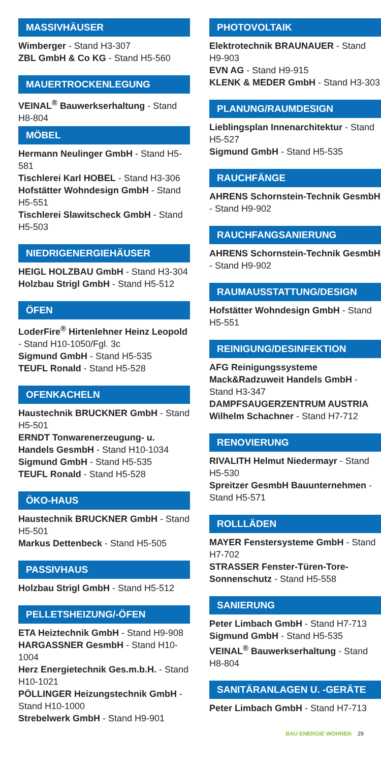MASSIVHÄUSER
Wimberger - Stand H3-307
ZBL GmbH & Co KG - Stand H5-560
MAUERTROCKENLEGUNG
VEINAL<sup>®</sup> Bauwerkserhaltung - Stand H8-804
MÖBEL
Hermann Neulinger GmbH - Stand H5-581
Tischlerei Karl HOBEL - Stand H3-306
Hofstätter Wohndesign GmbH - Stand H5-551
Tischlerei Slawitscheck GmbH - Stand H5-503
NIEDRIGENERGIEHÄUSER
HEIGL HOLZBAU GmbH - Stand H3-304
Holzbau Strigl GmbH - Stand H5-512
ÖFEN
LoderFire<sup>®</sup> Hirtenlehner Heinz Leopold - Stand H10-1050/Fgl. 3c
Sigmund GmbH - Stand H5-535
TEUFL Ronald - Stand H5-528
OFENKACHELN
Haustechnik BRUCKNER GmbH - Stand H5-501
ERNDT Tonwarenerzeugung- u. Handels GesmbH - Stand H10-1034
Sigmund GmbH - Stand H5-535
TEUFL Ronald - Stand H5-528
ÖKO-HAUS
Haustechnik BRUCKNER GmbH - Stand H5-501
Markus Dettenbeck - Stand H5-505
PASSIVHAUS
Holzbau Strigl GmbH - Stand H5-512
PELLETSHEIZUNG/-ÖFEN
ETA Heiztechnik GmbH - Stand H9-908
HARGASSNER GesmbH - Stand H10-1004
Herz Energietechnik Ges.m.b.H. - Stand H10-1021
PÖLLINGER Heizungstechnik GmbH - Stand H10-1000
Strebelwerk GmbH - Stand H9-901
PHOTOVOLTAIK
Elektrotechnik BRAUNAUER - Stand H9-903
EVN AG - Stand H9-915
KLENK & MEDER GmbH - Stand H3-303
PLANUNG/RAUMDESIGN
Lieblingsplan Innenarchitektur - Stand H5-527
Sigmund GmbH - Stand H5-535
RAUCHFÄNGE
AHRENS Schornstein-Technik GesmbH - Stand H9-902
RAUCHFANGSANIERUNG
AHRENS Schornstein-Technik GesmbH - Stand H9-902
RAUMAUSSTATTUNG/DESIGN
Hofstätter Wohndesign GmbH - Stand H5-551
REINIGUNG/DESINFEKTION
AFG Reinigungssysteme Mack&Radzuweit Handels GmbH - Stand H3-347
DAMPFSAUGERZENTRUM AUSTRIA Wilhelm Schachner - Stand H7-712
RENOVIERUNG
RIVALITH Helmut Niedermayr - Stand H5-530
Spreitzer GesmbH Bauunternehmen - Stand H5-571
ROLLLÄDEN
MAYER Fenstersysteme GmbH - Stand H7-702
STRASSER Fenster-Türen-Tore-Sonnenschutz - Stand H5-558
SANIERUNG
Peter Limbach GmbH - Stand H7-713
Sigmund GmbH - Stand H5-535
VEINAL<sup>®</sup> Bauwerkserhaltung - Stand H8-804
SANITÄRANLAGEN U. -GERÄTE
Peter Limbach GmbH - Stand H7-713
BAU ENERGIE WOHNEN 29